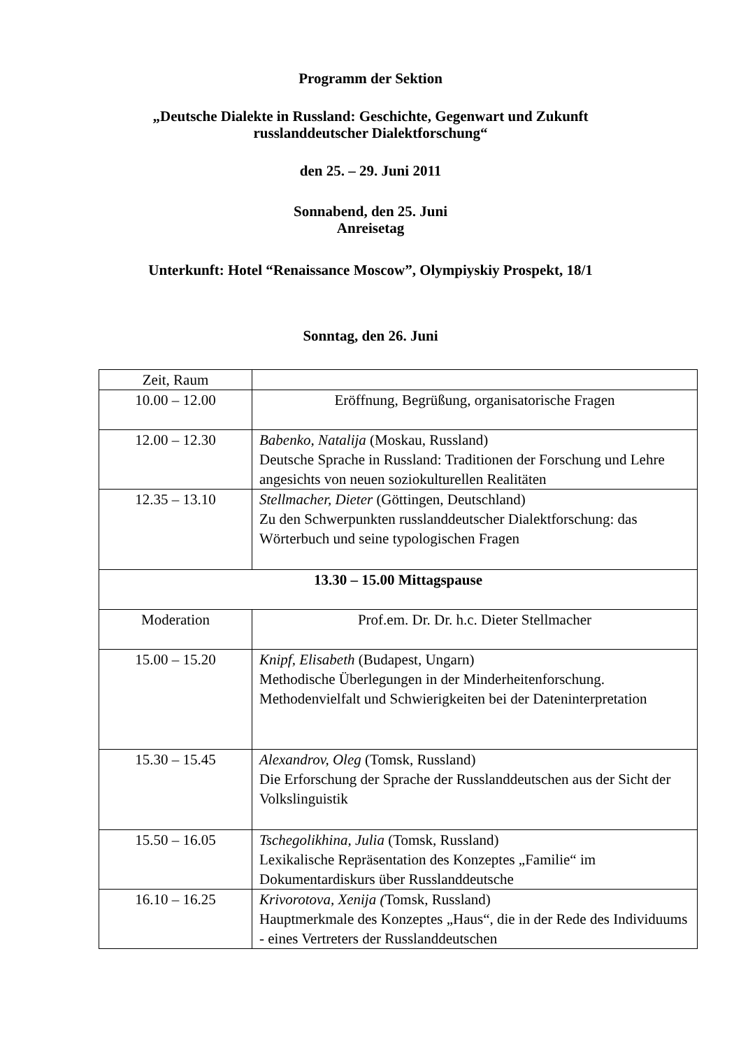Programm der Sektion
„Deutsche Dialekte in Russland: Geschichte, Gegenwart und Zukunft
russlanddeutscher Dialektforschung“
den 25. – 29. Juni 2011
Sonnabend, den 25. Juni
Anreisetag
Unterkunft: Hotel “Renaissance Moscow”, Olympiyskiy Prospekt, 18/1
Sonntag, den 26. Juni
| Zeit, Raum | |
| 10.00 – 12.00 | Eröffnung, Begrüßung, organisatorische Fragen |
| 12.00 – 12.30 | Babenko, Natalija (Moskau, Russland) Deutsche Sprache in Russland: Traditionen der Forschung und Lehre angesichts von neuen soziokulturellen Realitäten |
| 12.35 – 13.10 | Stellmacher, Dieter (Göttingen, Deutschland) Zu den Schwerpunkten russlanddeutscher Dialektforschung: das Wörterbuch und seine typologischen Fragen |
| 13.30 – 15.00 Mittagspause | |
| Moderation | Prof.em. Dr. Dr. h.c. Dieter Stellmacher |
| 15.00 – 15.20 | Knipf, Elisabeth (Budapest, Ungarn) Methodische Überlegungen in der Minderheitenforschung. Methodenvielfalt und Schwierigkeiten bei der Dateninterpretation |
| 15.30 – 15.45 | Alexandrov, Oleg (Tomsk, Russland) Die Erforschung der Sprache der Russlanddeutschen aus der Sicht der Volkslinguistik |
| 15.50 – 16.05 | Tschegolikhina, Julia (Tomsk, Russland) Lexikalische Repräsentation des Konzeptes „Familie“ im Dokumentardiskurs über Russlanddeutsche |
| 16.10 – 16.25 | Krivorotova, Xenija ( Tomsk, Russland) Hauptmerkmale des Konzeptes „Haus“, die in der Rede des Individuums - eines Vertreters der Russlanddeutschen |